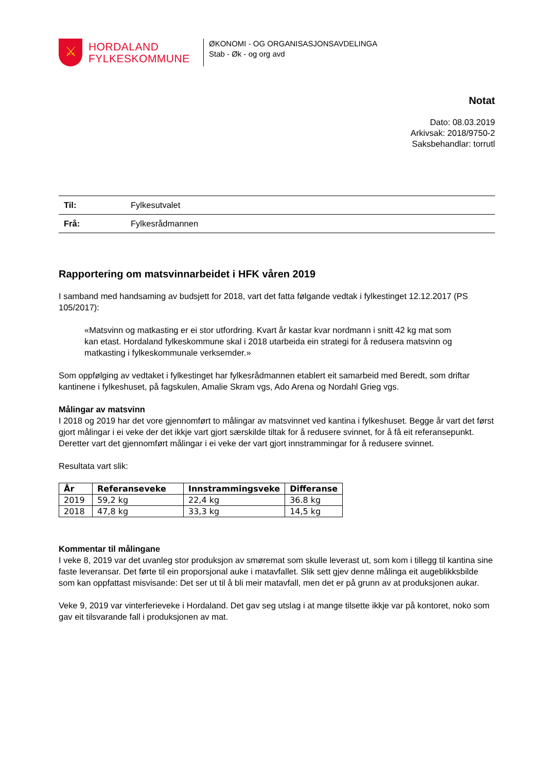⚔
HORDALAND FYLKESKOMMUNE
ØKONOMI - OG ORGANISASJONSAVDELINGA
Stab - Øk - og org avd
Notat
Dato: 08.03.2019
Arkivsak: 2018/9750-2
Saksbehandlar: torrutl
| Til: | Fylkesutvalet |
| Frå: | Fylkesrådmannen |
Rapportering om matsvinnarbeidet i HFK våren 2019
I samband med handsaming av budsjett for 2018, vart det fatta følgande vedtak i fylkestinget 12.12.2017 (PS 105/2017):
«Matsvinn og matkasting er ei stor utfordring. Kvart år kastar kvar nordmann i snitt 42 kg mat som kan etast. Hordaland fylkeskommune skal i 2018 utarbeida ein strategi for å redusera matsvinn og matkasting i fylkeskommunale verksemder.»
Som oppfølging av vedtaket i fylkestinget har fylkesrådmannen etablert eit samarbeid med Beredt, som driftar kantinene i fylkeshuset, på fagskulen, Amalie Skram vgs, Ado Arena og Nordahl Grieg vgs.
Målingar av matsvinn
I 2018 og 2019 har det vore gjennomført to målingar av matsvinnet ved kantina i fylkeshuset. Begge år vart det først gjort målingar i ei veke der det ikkje vart gjort særskilde tiltak for å redusere svinnet, for å få eit referansepunkt. Deretter vart det gjennomført målingar i ei veke der vart gjort innstrammingar for å redusere svinnet.
Resultata vart slik:
| År | Referanseveke | Innstrammingsveke | Differanse |
| --- | --- | --- | --- |
| 2019 | 59,2 kg | 22,4 kg | 36.8 kg |
| 2018 | 47,8 kg | 33,3 kg | 14,5 kg |
Kommentar til målingane
I veke 8, 2019 var det uvanleg stor produksjon av smøremat som skulle leverast ut, som kom i tillegg til kantina sine faste leveransar. Det førte til ein proporsjonal auke i matavfallet. Slik sett gjev denne målinga eit augeblikksbilde som kan oppfattast misvisande: Det ser ut til å bli meir matavfall, men det er på grunn av at produksjonen aukar.
Veke 9, 2019 var vinterferieveke i Hordaland. Det gav seg utslag i at mange tilsette ikkje var på kontoret, noko som gav eit tilsvarande fall i produksjonen av mat.